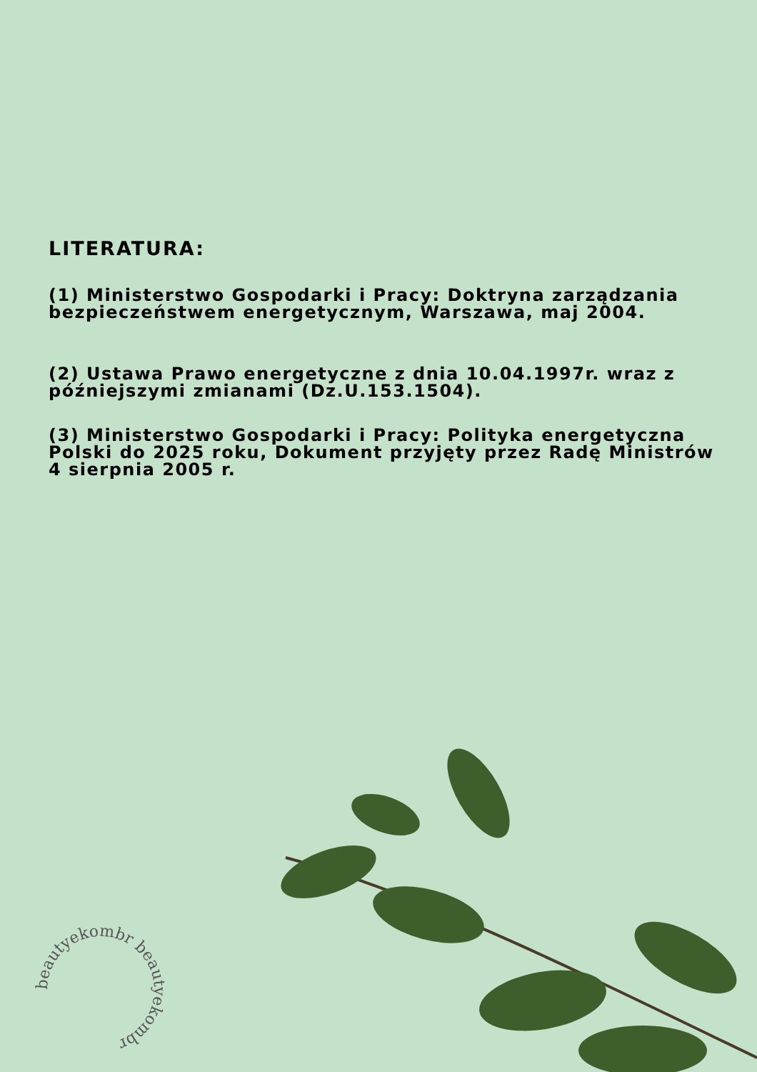LITERATURA:
(1) Ministerstwo Gospodarki i Pracy: Doktryna zarządzania bezpieczeństwem energetycznym, Warszawa, maj 2004.
(2) Ustawa Prawo energetyczne z dnia 10.04.1997r. wraz z późniejszymi zmianami (Dz.U.153.1504).
(3) Ministerstwo Gospodarki i Pracy: Polityka energetyczna Polski do 2025 roku, Dokument przyjęty przez Radę Ministrów 4 sierpnia 2005 r.
beautyekombr beautyekombr